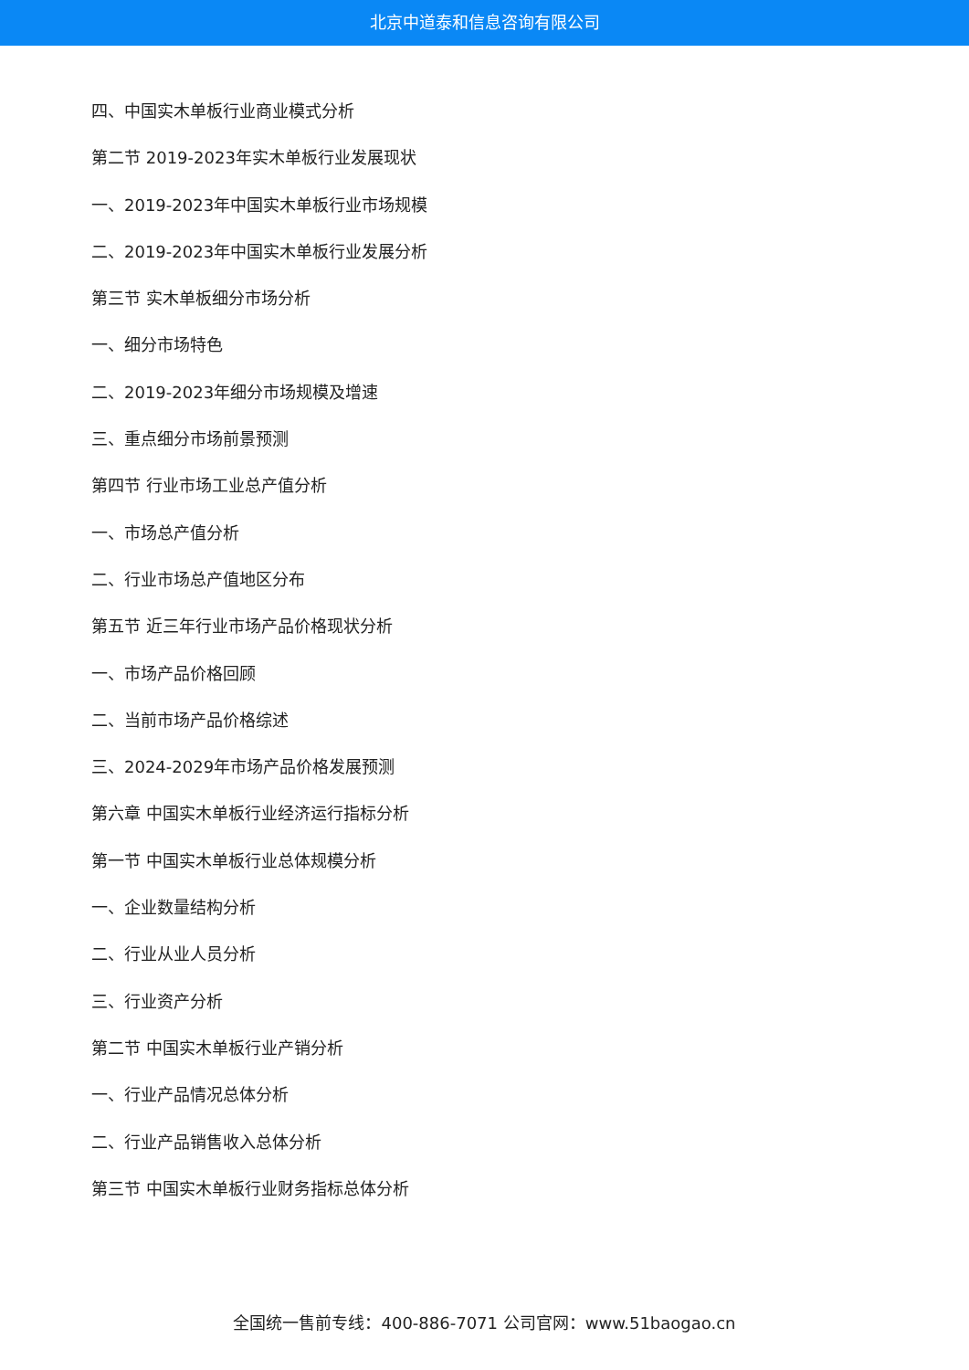北京中道泰和信息咨询有限公司
四、中国实木单板行业商业模式分析
第二节 2019-2023年实木单板行业发展现状
一、2019-2023年中国实木单板行业市场规模
二、2019-2023年中国实木单板行业发展分析
第三节 实木单板细分市场分析
一、细分市场特色
二、2019-2023年细分市场规模及增速
三、重点细分市场前景预测
第四节 行业市场工业总产值分析
一、市场总产值分析
二、行业市场总产值地区分布
第五节 近三年行业市场产品价格现状分析
一、市场产品价格回顾
二、当前市场产品价格综述
三、2024-2029年市场产品价格发展预测
第六章 中国实木单板行业经济运行指标分析
第一节 中国实木单板行业总体规模分析
一、企业数量结构分析
二、行业从业人员分析
三、行业资产分析
第二节 中国实木单板行业产销分析
一、行业产品情况总体分析
二、行业产品销售收入总体分析
第三节 中国实木单板行业财务指标总体分析
全国统一售前专线：400-886-7071 公司官网：www.51baogao.cn